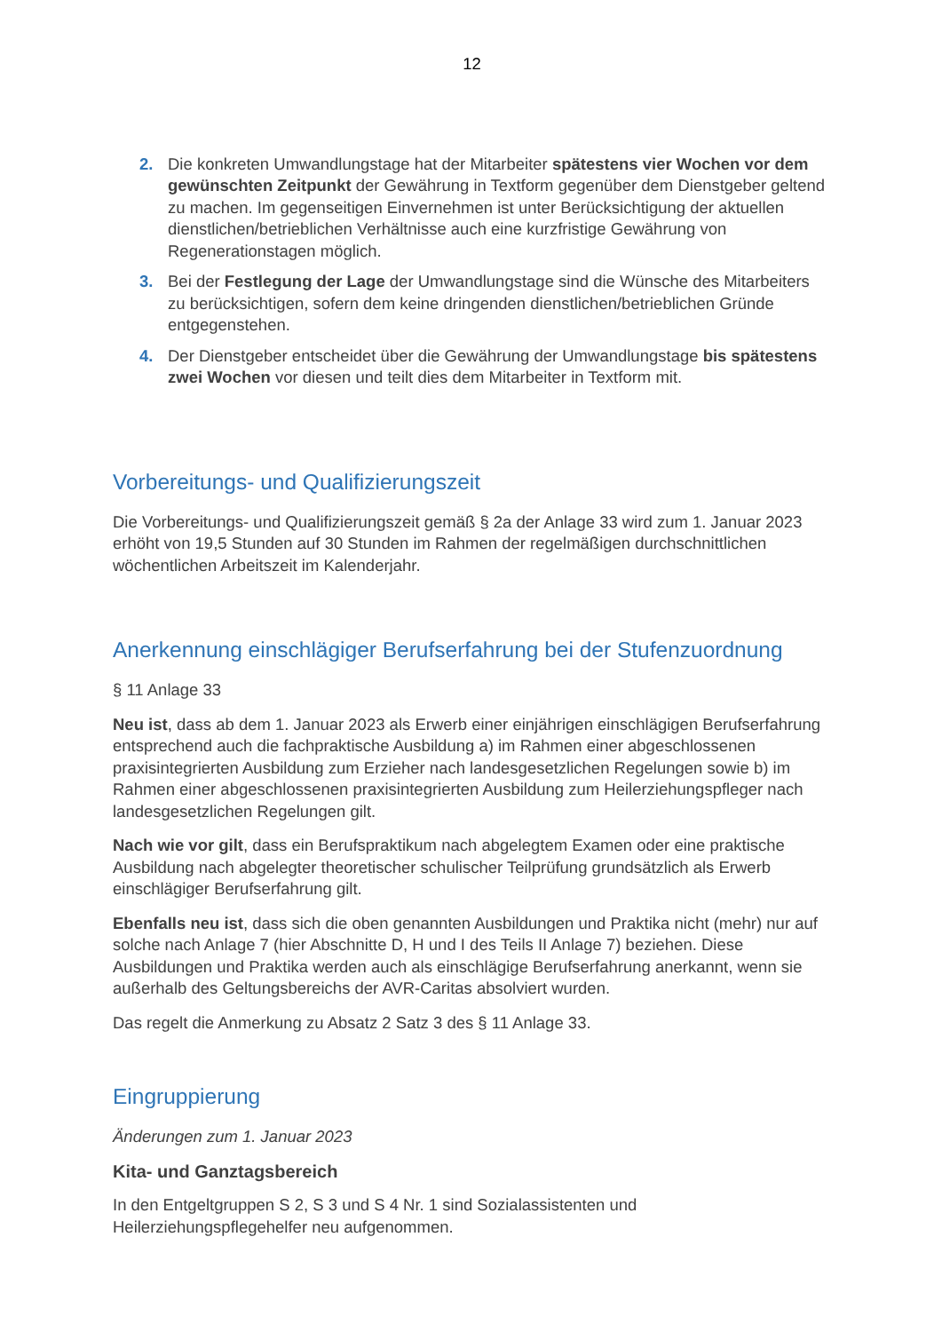12
2. Die konkreten Umwandlungstage hat der Mitarbeiter spätestens vier Wochen vor dem gewünschten Zeitpunkt der Gewährung in Textform gegenüber dem Dienstgeber geltend zu machen. Im gegenseitigen Einvernehmen ist unter Berücksichtigung der aktuellen dienstlichen/betrieblichen Verhältnisse auch eine kurzfristige Gewährung von Regenerationstagen möglich.
3. Bei der Festlegung der Lage der Umwandlungstage sind die Wünsche des Mitarbeiters zu berücksichtigen, sofern dem keine dringenden dienstlichen/betrieblichen Gründe entgegenstehen.
4. Der Dienstgeber entscheidet über die Gewährung der Umwandlungstage bis spätestens zwei Wochen vor diesen und teilt dies dem Mitarbeiter in Textform mit.
Vorbereitungs- und Qualifizierungszeit
Die Vorbereitungs- und Qualifizierungszeit gemäß § 2a der Anlage 33 wird zum 1. Januar 2023 erhöht von 19,5 Stunden auf 30 Stunden im Rahmen der regelmäßigen durchschnittlichen wöchentlichen Arbeitszeit im Kalenderjahr.
Anerkennung einschlägiger Berufserfahrung bei der Stufenzuordnung
§ 11 Anlage 33
Neu ist, dass ab dem 1. Januar 2023 als Erwerb einer einjährigen einschlägigen Berufserfahrung entsprechend auch die fachpraktische Ausbildung a) im Rahmen einer abgeschlossenen praxisintegrierten Ausbildung zum Erzieher nach landesgesetzlichen Regelungen sowie b) im Rahmen einer abgeschlossenen praxisintegrierten Ausbildung zum Heilerziehungspfleger nach landesgesetzlichen Regelungen gilt.
Nach wie vor gilt, dass ein Berufspraktikum nach abgelegtem Examen oder eine praktische Ausbildung nach abgelegter theoretischer schulischer Teilprüfung grundsätzlich als Erwerb einschlägiger Berufserfahrung gilt.
Ebenfalls neu ist, dass sich die oben genannten Ausbildungen und Praktika nicht (mehr) nur auf solche nach Anlage 7 (hier Abschnitte D, H und I des Teils II Anlage 7) beziehen. Diese Ausbildungen und Praktika werden auch als einschlägige Berufserfahrung anerkannt, wenn sie außerhalb des Geltungsbereichs der AVR-Caritas absolviert wurden.
Das regelt die Anmerkung zu Absatz 2 Satz 3 des § 11 Anlage 33.
Eingruppierung
Änderungen zum 1. Januar 2023
Kita- und Ganztagsbereich
In den Entgeltgruppen S 2, S 3 und S 4 Nr. 1 sind Sozialassistenten und Heilerziehungspflegehelfer neu aufgenommen.